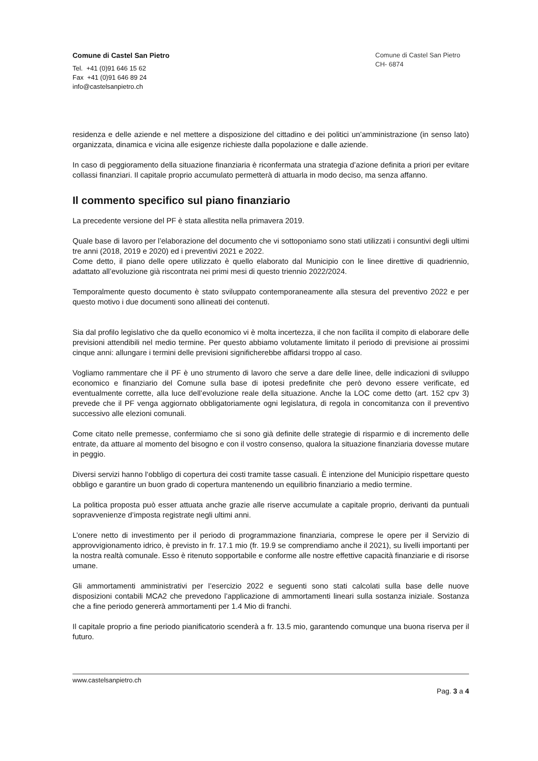Comune di Castel San Pietro
Tel. +41 (0)91 646 15 62
Fax +41 (0)91 646 89 24
info@castelsanpietro.ch
Comune di Castel San Pietro
CH- 6874
residenza e delle aziende e nel mettere a disposizione del cittadino e dei politici un’amministrazione (in senso lato) organizzata, dinamica e vicina alle esigenze richieste dalla popolazione e dalle aziende.
In caso di peggioramento della situazione finanziaria è riconfermata una strategia d’azione definita a priori per evitare collassi finanziari. Il capitale proprio accumulato permetterà di attuarla in modo deciso, ma senza affanno.
Il commento specifico sul piano finanziario
La precedente versione del PF è stata allestita nella primavera 2019.
Quale base di lavoro per l’elaborazione del documento che vi sottoponiamo sono stati utilizzati i consuntivi degli ultimi tre anni (2018, 2019 e 2020) ed i preventivi 2021 e 2022.
Come detto, il piano delle opere utilizzato è quello elaborato dal Municipio con le linee direttive di quadriennio, adattato all’evoluzione già riscontrata nei primi mesi di questo triennio 2022/2024.
Temporalmente questo documento è stato sviluppato contemporaneamente alla stesura del preventivo 2022 e per questo motivo i due documenti sono allineati dei contenuti.
Sia dal profilo legislativo che da quello economico vi è molta incertezza, il che non facilita il compito di elaborare delle previsioni attendibili nel medio termine. Per questo abbiamo volutamente limitato il periodo di previsione ai prossimi cinque anni: allungare i termini delle previsioni significherebbe affidarsi troppo al caso.
Vogliamo rammentare che il PF è uno strumento di lavoro che serve a dare delle linee, delle indicazioni di sviluppo economico e finanziario del Comune sulla base di ipotesi predefinite che però devono essere verificate, ed eventualmente corrette, alla luce dell’evoluzione reale della situazione. Anche la LOC come detto (art. 152 cpv 3) prevede che il PF venga aggiornato obbligatoriamente ogni legislatura, di regola in concomitanza con il preventivo successivo alle elezioni comunali.
Come citato nelle premesse, confermiamo che si sono già definite delle strategie di risparmio e di incremento delle entrate, da attuare al momento del bisogno e con il vostro consenso, qualora la situazione finanziaria dovesse mutare in peggio.
Diversi servizi hanno l‘obbligo di copertura dei costi tramite tasse casuali. È intenzione del Municipio rispettare questo obbligo e garantire un buon grado di copertura mantenendo un equilibrio finanziario a medio termine.
La politica proposta può esser attuata anche grazie alle riserve accumulate a capitale proprio, derivanti da puntuali sopravvenienze d’imposta registrate negli ultimi anni.
L’onere netto di investimento per il periodo di programmazione finanziaria, comprese le opere per il Servizio di approvvigionamento idrico, è previsto in fr. 17.1 mio (fr. 19.9 se comprendiamo anche il 2021), su livelli importanti per la nostra realtà comunale. Esso è ritenuto sopportabile e conforme alle nostre effettive capacità finanziarie e di risorse umane.
Gli ammortamenti amministrativi per l’esercizio 2022 e seguenti sono stati calcolati sulla base delle nuove disposizioni contabili MCA2 che prevedono l’applicazione di ammortamenti lineari sulla sostanza iniziale. Sostanza che a fine periodo genererà ammortamenti per 1.4 Mio di franchi.
Il capitale proprio a fine periodo pianificatorio scenderà a fr. 13.5 mio, garantendo comunque una buona riserva per il futuro.
www.castelsanpietro.ch
Pag. 3 a 4